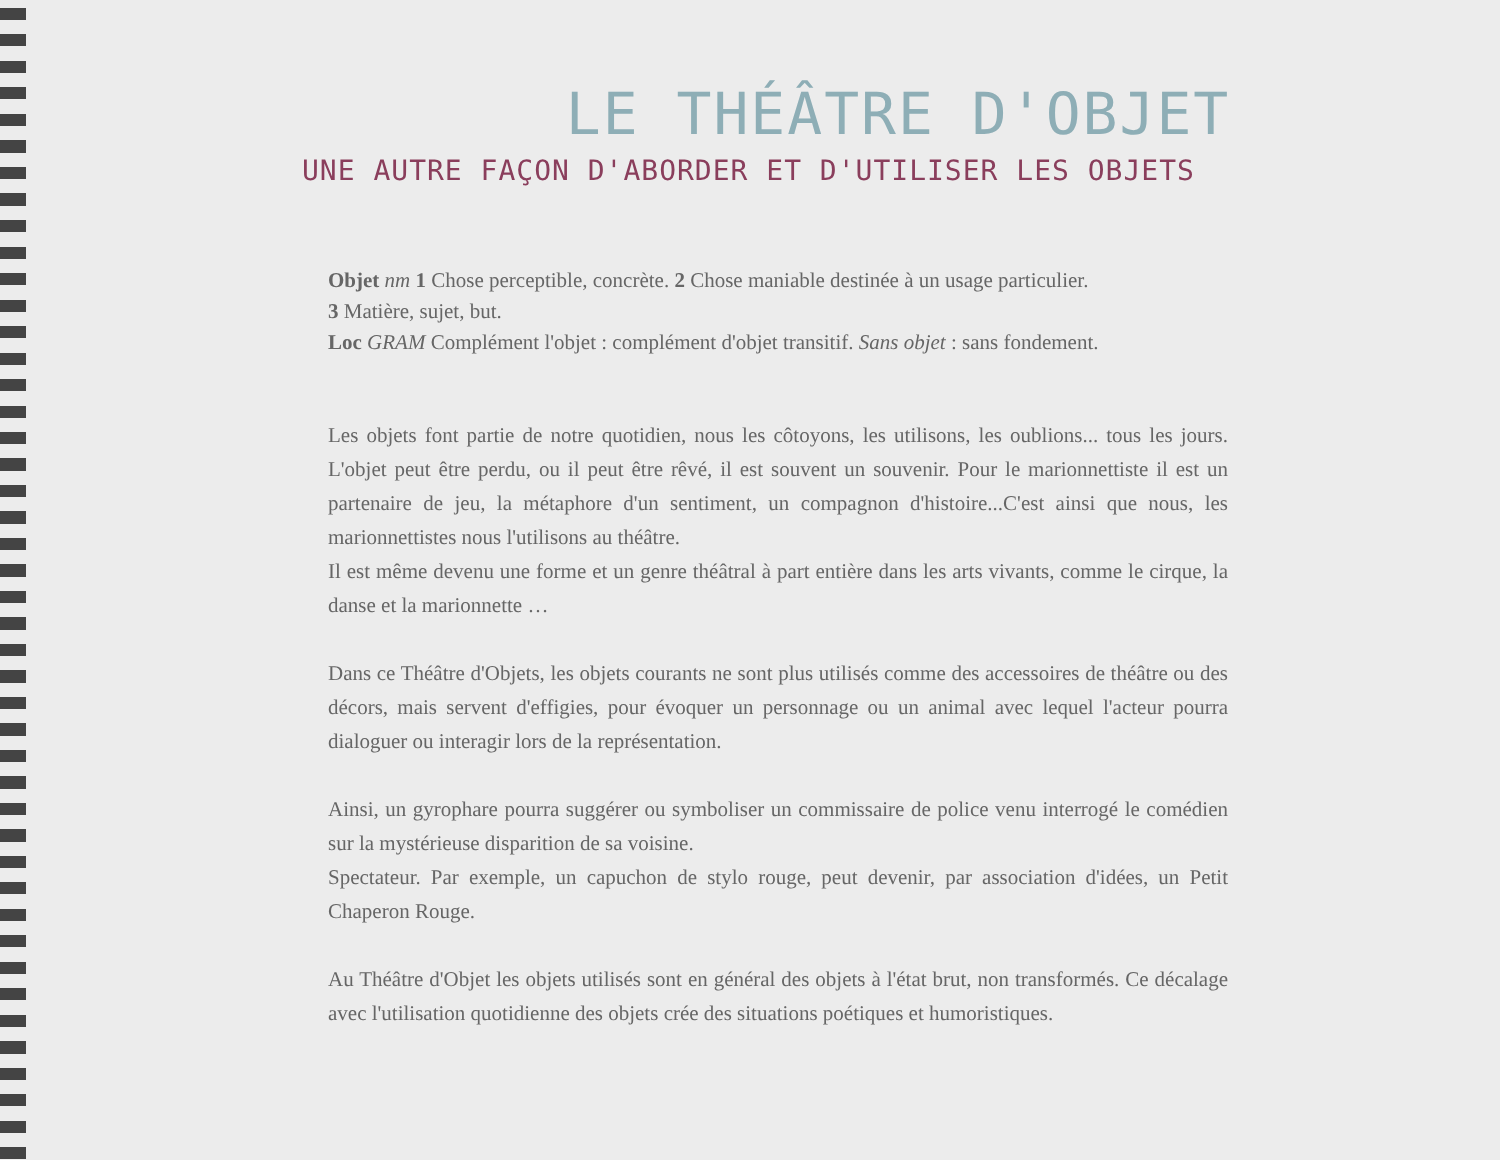LE THÉÂTRE D'OBJET
UNE AUTRE FAÇON D'ABORDER ET D'UTILISER LES OBJETS
Objet nm 1 Chose perceptible, concrète. 2 Chose maniable destinée à un usage particulier.
3 Matière, sujet, but.
Loc GRAM Complément l'objet : complément d'objet transitif. Sans objet : sans fondement.
Les objets font partie de notre quotidien, nous les côtoyons, les utilisons, les oublions... tous les jours. L'objet peut être perdu, ou il peut être rêvé, il est souvent un souvenir. Pour le marionnettiste il est un partenaire de jeu, la métaphore d'un sentiment, un compagnon d'histoire...C'est ainsi que nous, les marionnettistes nous l'utilisons au théâtre.
Il est même devenu une forme et un genre théâtral à part entière dans les arts vivants, comme le cirque, la danse et la marionnette …
Dans ce Théâtre d'Objets, les objets courants ne sont plus utilisés comme des accessoires de théâtre ou des décors, mais servent d'effigies, pour évoquer un personnage ou un animal avec lequel l'acteur pourra dialoguer ou interagir lors de la représentation.
Ainsi, un gyrophare pourra suggérer ou symboliser un commissaire de police venu interrogé le comédien sur la mystérieuse disparition de sa voisine.
Spectateur. Par exemple, un capuchon de stylo rouge, peut devenir, par association d'idées, un Petit Chaperon Rouge.
Au Théâtre d'Objet les objets utilisés sont en général des objets à l'état brut, non transformés. Ce décalage avec l'utilisation quotidienne des objets crée des situations poétiques et humoristiques.